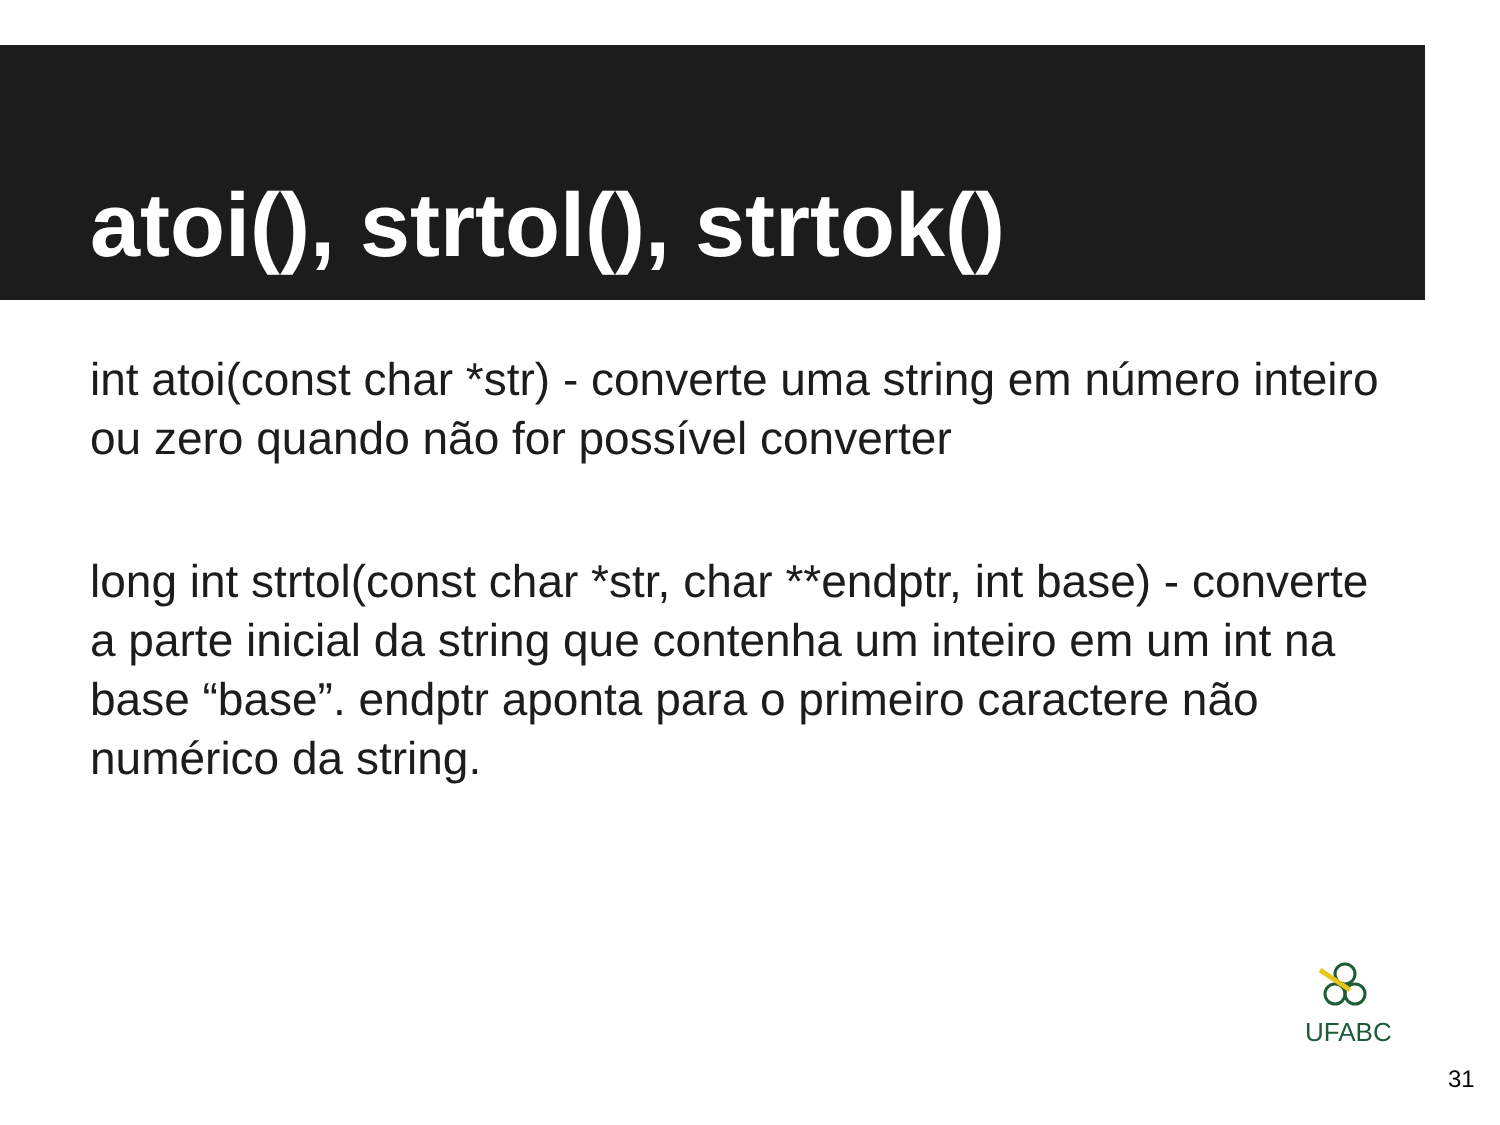atoi(), strtol(), strtok()
int atoi(const char *str) - converte uma string em número inteiro ou zero quando não for possível converter
long int strtol(const char *str, char **endptr, int base) - converte a parte inicial da string que contenha um inteiro em um int na base “base”. endptr aponta para o primeiro caractere não numérico da string.
UFABC
31